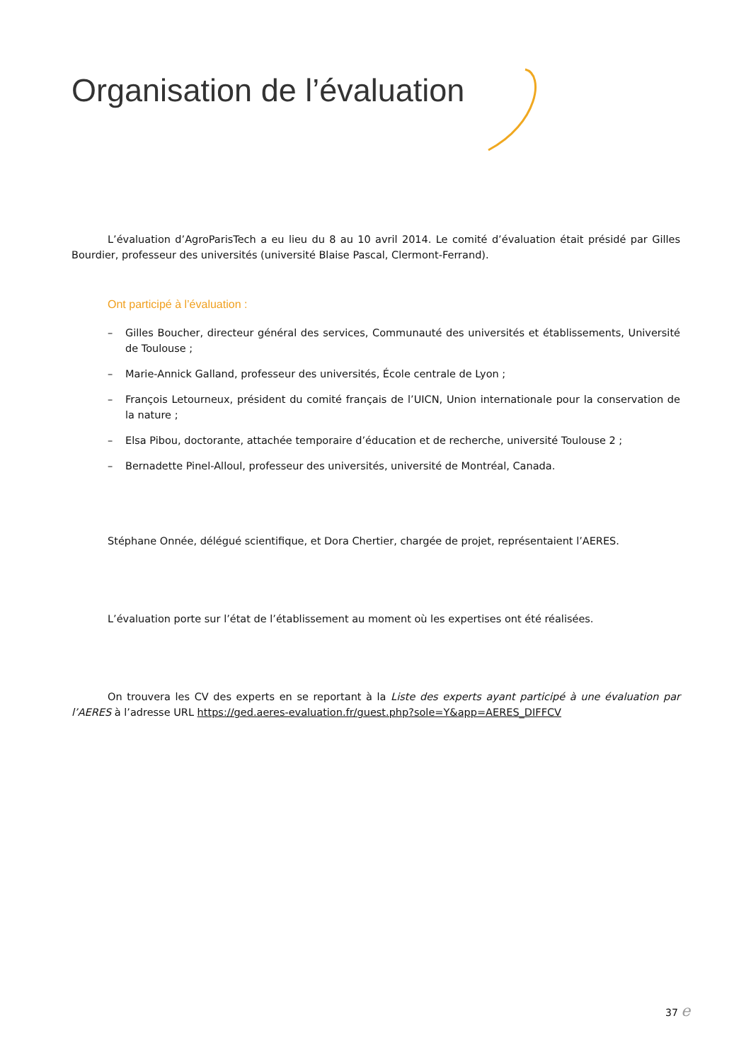Organisation de l’évaluation
L’évaluation d’AgroParisTech a eu lieu du 8 au 10 avril 2014. Le comité d’évaluation était présidé par Gilles Bourdier, professeur des universités (université Blaise Pascal, Clermont-Ferrand).
Ont participé à l’évaluation :
– Gilles Boucher, directeur général des services, Communauté des universités et établissements, Université de Toulouse ;
– Marie-Annick Galland, professeur des universités, École centrale de Lyon ;
– François Letourneux, président du comité français de l’UICN, Union internationale pour la conservation de la nature ;
– Elsa Pibou, doctorante, attachée temporaire d’éducation et de recherche, université Toulouse 2 ;
– Bernadette Pinel-Alloul, professeur des universités, université de Montréal, Canada.
Stéphane Onnée, délégué scientifique, et Dora Chertier, chargée de projet, représentaient l’AERES.
L’évaluation porte sur l’état de l’établissement au moment où les expertises ont été réalisées.
On trouvera les CV des experts en se reportant à la Liste des experts ayant participé à une évaluation par l’AERES à l’adresse URL https://ged.aeres-evaluation.fr/guest.php?sole=Y&app=AERES_DIFFCV
37 e